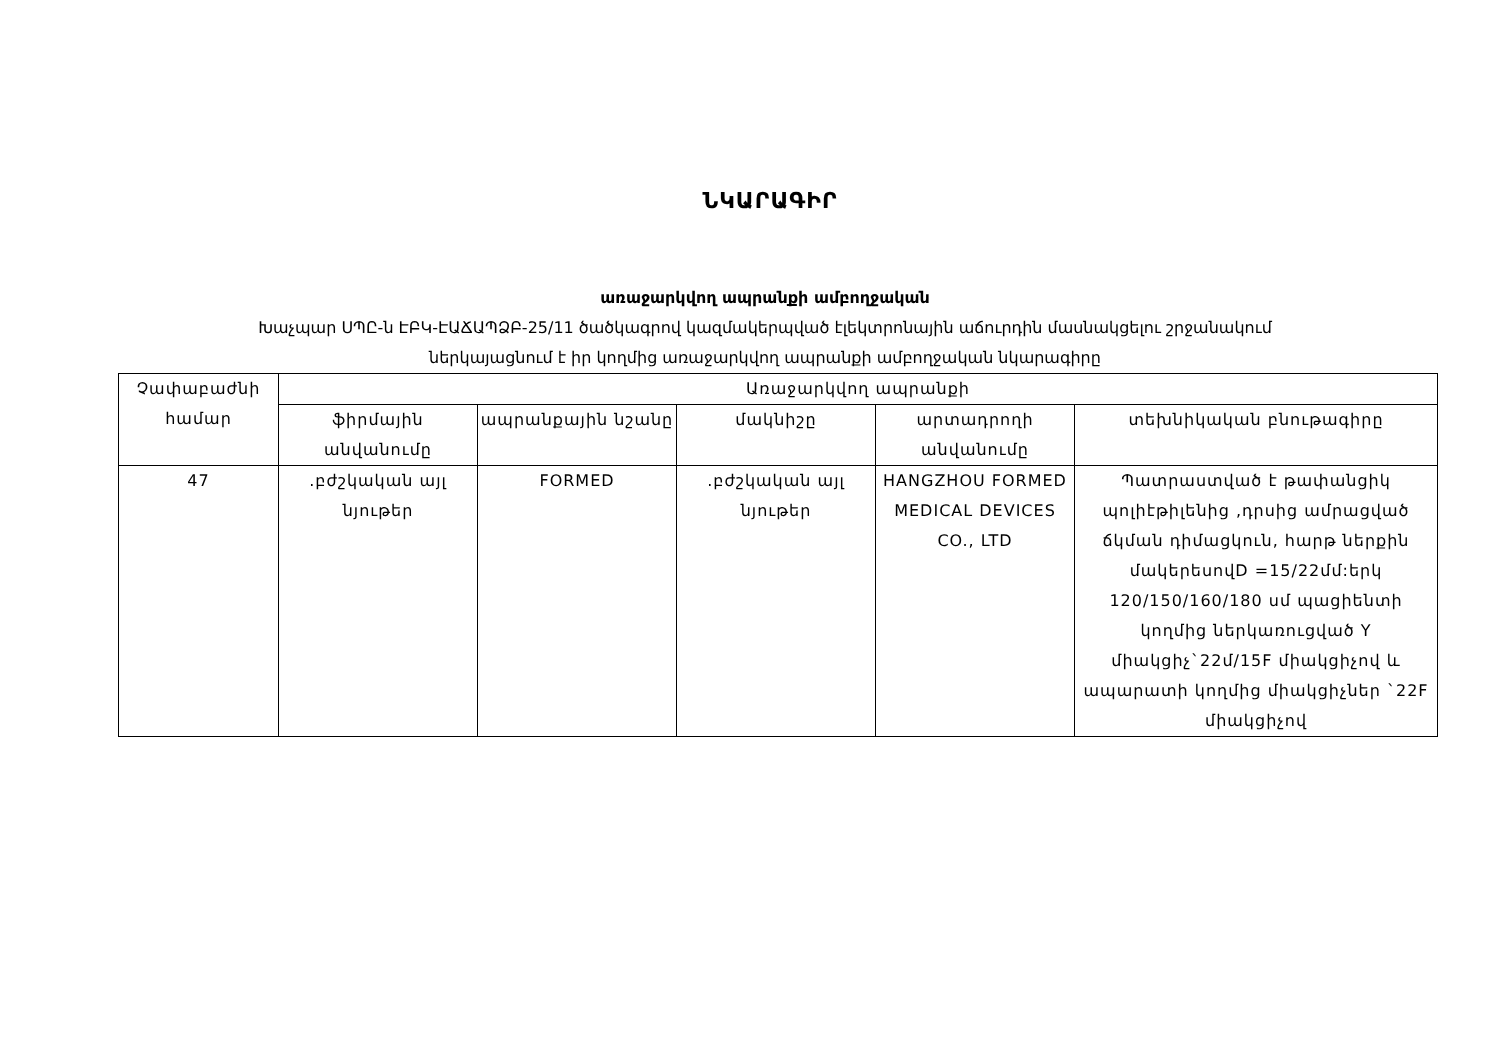ՆԿԱՐԱԳԻՐ
առաջարկվող ապրանքի ամբողջական
Խաչպար ՍՊԸ-ն ԷԲԿ-ԷԱՃԱՊՁԲ-25/11 ծածկագրով կազմակերպված էլեկտրոնային աճուրդին մասնակցելու շրջանակում
ներկայացնում է իր կողմից առաջարկվող ապրանքի ամբողջական նկարագիրը
| Չափաբաժնի համար | Առաջարկվող ապրանքի | | | | |
| --- | --- | --- | --- | --- | --- |
| | ֆիրմային անվանումը | ապրանքային նշանը | մակնիշը | արտադրողի անվանումը | տեխնիկական բնութագիրը |
| 47 | .բժշկական այլ նյութեր | FORMED | .բժշկական այլ նյութեր | HANGZHOU FORMED MEDICAL DEVICES CO., LTD | Պատրաստված է թափանցիկ պոլիէթիլենից ,դրսից ամրացված ճկման դիմացկուն, հարթ ներքին մակերեսովD =15/22մմ:երկ 120/150/160/180 սմ պացիենտի կողմից ներկառուցված Y միակցիչ`22մ/15F միակցիչով և ապարատի կողմից միակցիչներ `22F միակցիչով |